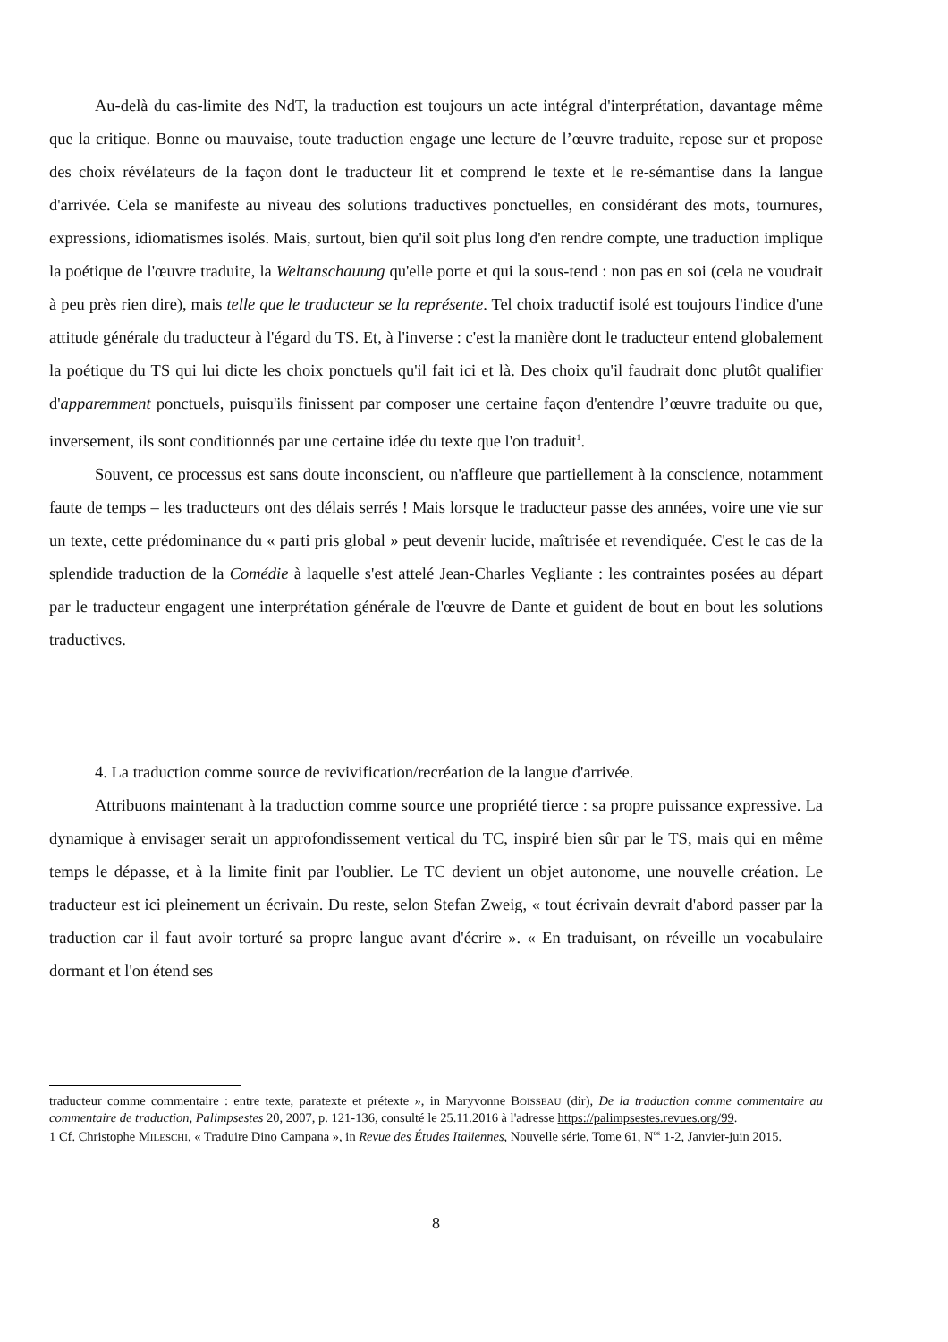Au-delà du cas-limite des NdT, la traduction est toujours un acte intégral d'interprétation, davantage même que la critique. Bonne ou mauvaise, toute traduction engage une lecture de l’œuvre traduite, repose sur et propose des choix révélateurs de la façon dont le traducteur lit et comprend le texte et le re-sémantise dans la langue d'arrivée. Cela se manifeste au niveau des solutions traductives ponctuelles, en considérant des mots, tournures, expressions, idiomatismes isolés. Mais, surtout, bien qu'il soit plus long d'en rendre compte, une traduction implique la poétique de l'œuvre traduite, la Weltanschauung qu'elle porte et qui la sous-tend : non pas en soi (cela ne voudrait à peu près rien dire), mais telle que le traducteur se la représente. Tel choix traductif isolé est toujours l'indice d'une attitude générale du traducteur à l'égard du TS. Et, à l'inverse : c'est la manière dont le traducteur entend globalement la poétique du TS qui lui dicte les choix ponctuels qu'il fait ici et là. Des choix qu'il faudrait donc plutôt qualifier d'apparemment ponctuels, puisqu'ils finissent par composer une certaine façon d'entendre l’œuvre traduite ou que, inversement, ils sont conditionnés par une certaine idée du texte que l'on traduit<sup>1</sup>.
Souvent, ce processus est sans doute inconscient, ou n'affleure que partiellement à la conscience, notamment faute de temps – les traducteurs ont des délais serrés ! Mais lorsque le traducteur passe des années, voire une vie sur un texte, cette prédominance du « parti pris global » peut devenir lucide, maîtrisée et revendiquée. C'est le cas de la splendide traduction de la Comédie à laquelle s'est attelé Jean-Charles Vegliante : les contraintes posées au départ par le traducteur engagent une interprétation générale de l'œuvre de Dante et guident de bout en bout les solutions traductives.
4. La traduction comme source de revivification/recréation de la langue d'arrivée.
Attribuons maintenant à la traduction comme source une propriété tierce : sa propre puissance expressive. La dynamique à envisager serait un approfondissement vertical du TC, inspiré bien sûr par le TS, mais qui en même temps le dépasse, et à la limite finit par l'oublier. Le TC devient un objet autonome, une nouvelle création. Le traducteur est ici pleinement un écrivain. Du reste, selon Stefan Zweig, « tout écrivain devrait d'abord passer par la traduction car il faut avoir torturé sa propre langue avant d'écrire ». « En traduisant, on réveille un vocabulaire dormant et l'on étend ses
traducteur comme commentaire : entre texte, paratexte et prétexte », in Maryvonne BOISSEAU (dir), De la traduction comme commentaire au commentaire de traduction, Palimpsestes 20, 2007, p. 121-136, consulté le 25.11.2016 à l'adresse https://palimpsestes.revues.org/99.
1 Cf. Christophe MILESCHI, « Traduire Dino Campana », in Revue des Études Italiennes, Nouvelle série, Tome 61, N<sup>os</sup> 1-2, Janvier-juin 2015.
8